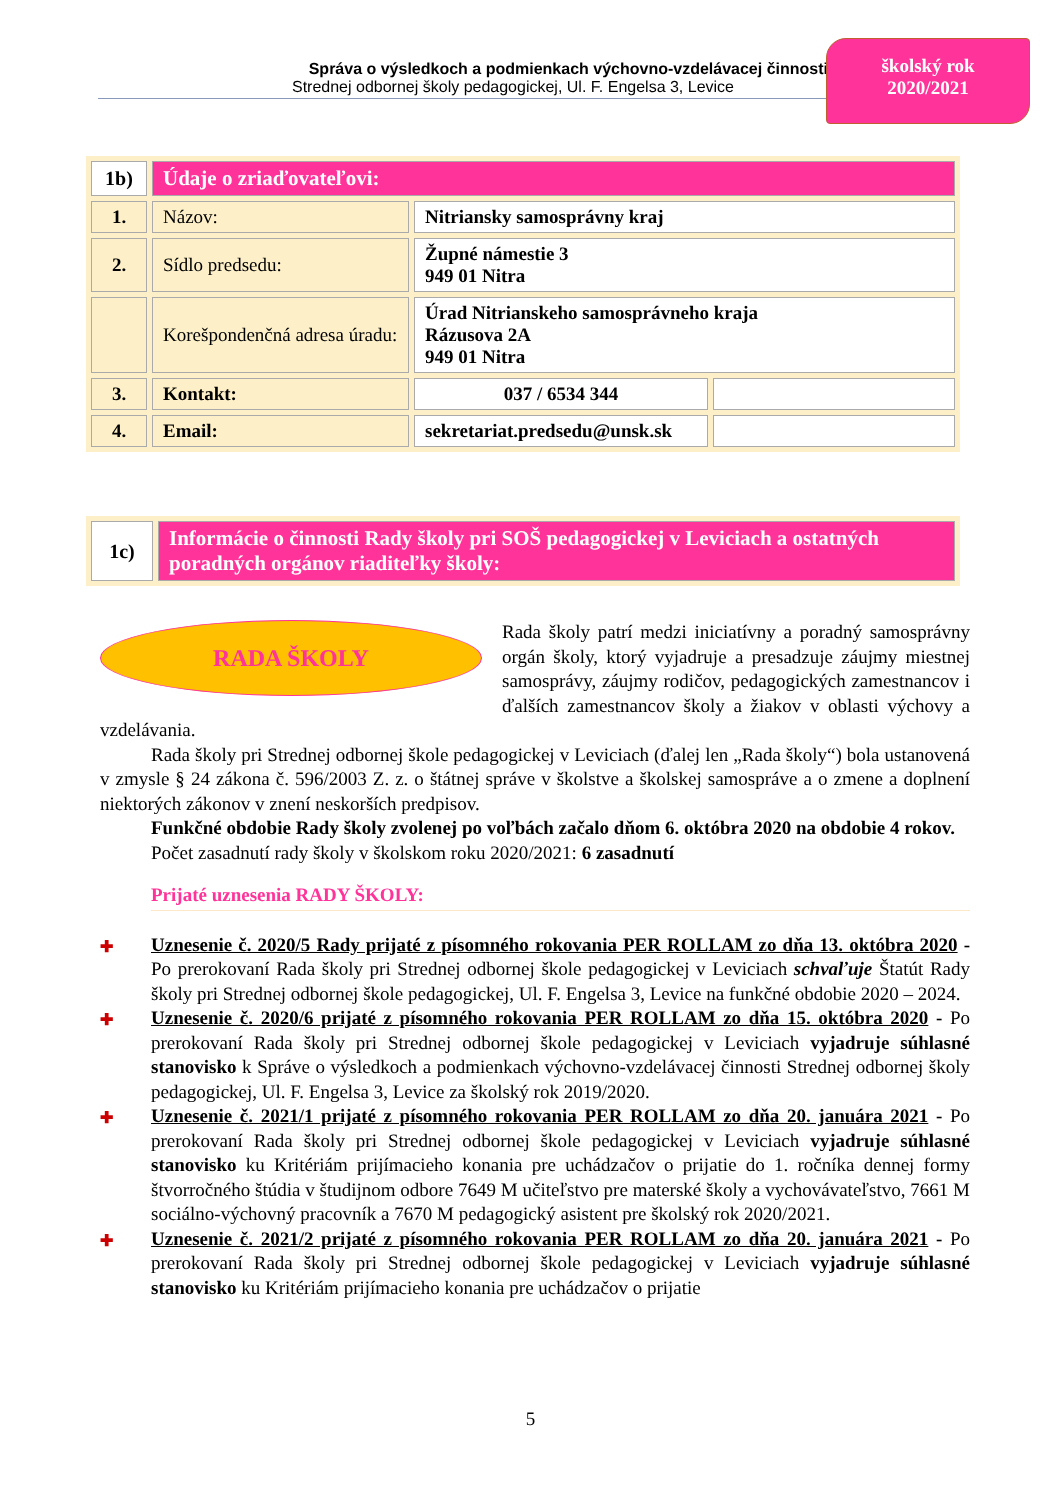Správa o výsledkoch a podmienkach výchovno-vzdelávacej činnosti
Strednej odbornej školy pedagogickej, Ul. F. Engelsa 3, Levice
školský rok
2020/2021
| 1b) | Údaje o zriaďovateľovi: | | |
| 1. | Názov: | Nitriansky samosprávny kraj | |
| 2. | Sídlo predsedu: | Župné námestie 3 949 01 Nitra | |
| | Korešpondenčná adresa úradu: | Úrad Nitrianskeho samosprávneho kraja Rázusova 2A 949 01 Nitra | |
| 3. | Kontakt: | 037 / 6534 344 | |
| 4. | Email: | sekretariat.predsedu@unsk.sk | |
| 1c) | Informácie o činnosti Rady školy pri SOŠ pedagogickej v Leviciach a ostatných poradných orgánov riaditeľky školy: |
RADA ŠKOLY
Rada školy patrí medzi iniciatívny a poradný samosprávny orgán školy, ktorý vyjadruje a presadzuje záujmy miestnej samosprávy, záujmy rodičov, pedagogických zamestnancov i ďalších zamestnancov školy a žiakov v oblasti výchovy a vzdelávania.
Rada školy pri Strednej odbornej škole pedagogickej v Leviciach (ďalej len „Rada školy“) bola ustanovená v zmysle § 24 zákona č. 596/2003 Z. z. o štátnej správe v školstve a školskej samospráve a o zmene a doplnení niektorých zákonov v znení neskorších predpisov.
Funkčné obdobie Rady školy zvolenej po voľbách začalo dňom 6. októbra 2020 na obdobie 4 rokov.
Počet zasadnutí rady školy v školskom roku 2020/2021: 6 zasadnutí
Prijaté uznesenia RADY ŠKOLY:
✚ Uznesenie č. 2020/5 Rady prijaté z písomného rokovania PER ROLLAM zo dňa 13. októbra 2020 - Po prerokovaní Rada školy pri Strednej odbornej škole pedagogickej v Leviciach schvaľuje Štatút Rady školy pri Strednej odbornej škole pedagogickej, Ul. F. Engelsa 3, Levice na funkčné obdobie 2020 – 2024.
✚ Uznesenie č. 2020/6 prijaté z písomného rokovania PER ROLLAM zo dňa 15. októbra 2020 - Po prerokovaní Rada školy pri Strednej odbornej škole pedagogickej v Leviciach vyjadruje súhlasné stanovisko k Správe o výsledkoch a podmienkach výchovno-vzdelávacej činnosti Strednej odbornej školy pedagogickej, Ul. F. Engelsa 3, Levice za školský rok 2019/2020.
✚ Uznesenie č. 2021/1 prijaté z písomného rokovania PER ROLLAM zo dňa 20. januára 2021 - Po prerokovaní Rada školy pri Strednej odbornej škole pedagogickej v Leviciach vyjadruje súhlasné stanovisko ku Kritériám prijímacieho konania pre uchádzačov o prijatie do 1. ročníka dennej formy štvorročného štúdia v študijnom odbore 7649 M učiteľstvo pre materské školy a vychovávateľstvo, 7661 M sociálno-výchovný pracovník a 7670 M pedagogický asistent pre školský rok 2020/2021.
✚ Uznesenie č. 2021/2 prijaté z písomného rokovania PER ROLLAM zo dňa 20. januára 2021 - Po prerokovaní Rada školy pri Strednej odbornej škole pedagogickej v Leviciach vyjadruje súhlasné stanovisko ku Kritériám prijímacieho konania pre uchádzačov o prijatie
5